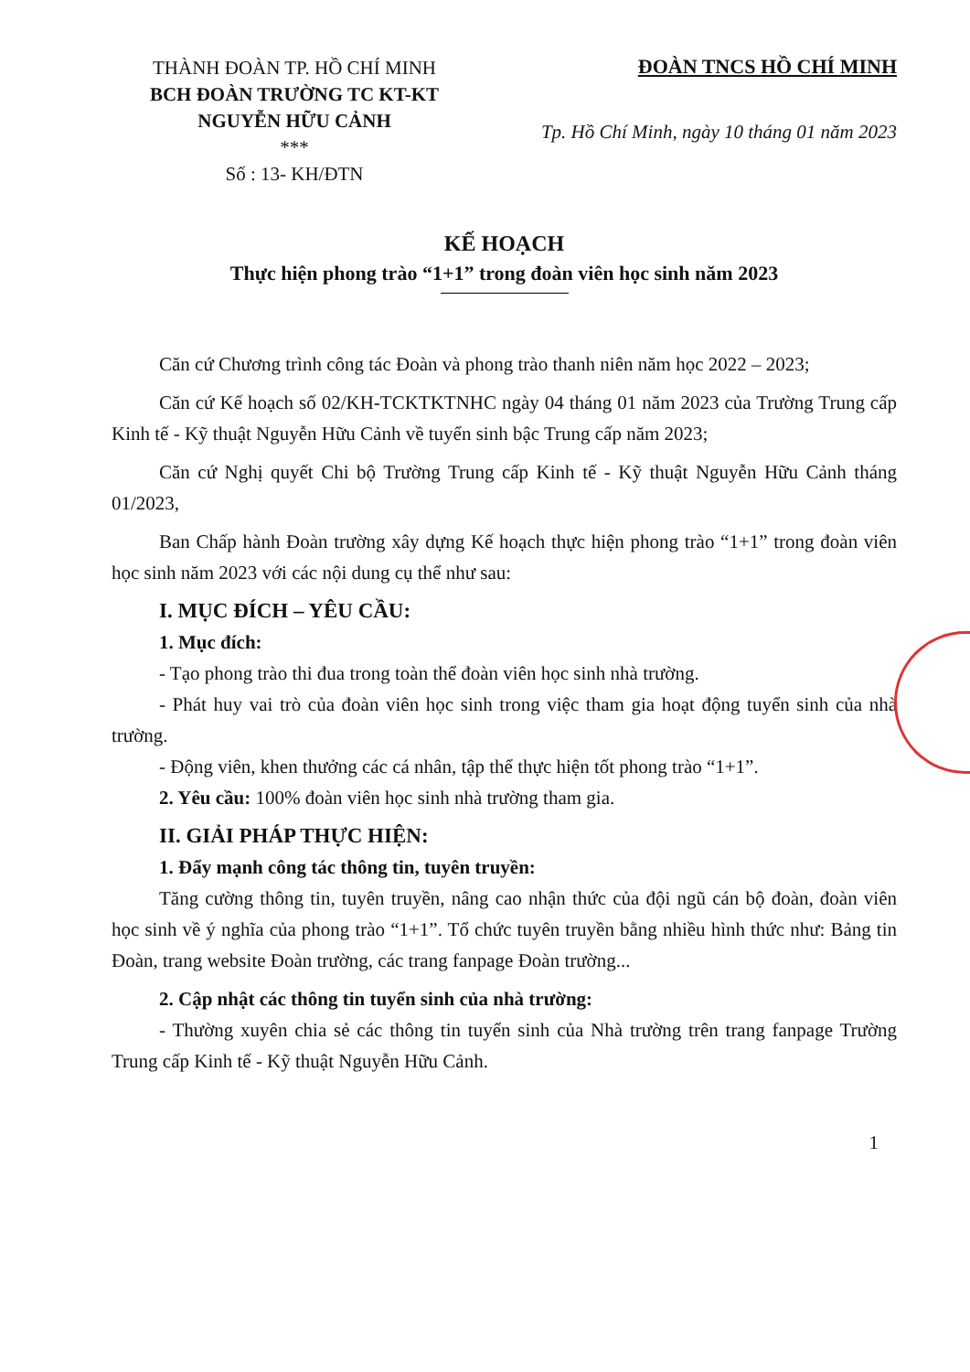THÀNH ĐOÀN TP. HỒ CHÍ MINH
BCH ĐOÀN TRƯỜNG TC KT-KT
NGUYỄN HỮU CẢNH
***
Số : 13- KH/ĐTN
ĐOÀN TNCS HỒ CHÍ MINH
Tp. Hồ Chí Minh, ngày 10 tháng 01 năm 2023
KẾ HOẠCH
Thực hiện phong trào “1+1” trong đoàn viên học sinh năm 2023
Căn cứ Chương trình công tác Đoàn và phong trào thanh niên năm học 2022 – 2023;
Căn cứ Kế hoạch số 02/KH-TCKTKTNHC ngày 04 tháng 01 năm 2023 của Trường Trung cấp Kinh tế - Kỹ thuật Nguyễn Hữu Cảnh về tuyển sinh bậc Trung cấp năm 2023;
Căn cứ Nghị quyết Chi bộ Trường Trung cấp Kinh tế - Kỹ thuật Nguyễn Hữu Cảnh tháng 01/2023,
Ban Chấp hành Đoàn trường xây dựng Kế hoạch thực hiện phong trào “1+1” trong đoàn viên học sinh năm 2023 với các nội dung cụ thể như sau:
I. MỤC ĐÍCH – YÊU CẦU:
1. Mục đích:
- Tạo phong trào thi đua trong toàn thể đoàn viên học sinh nhà trường.
- Phát huy vai trò của đoàn viên học sinh trong việc tham gia hoạt động tuyển sinh của nhà trường.
- Động viên, khen thưởng các cá nhân, tập thể thực hiện tốt phong trào “1+1”.
2. Yêu cầu: 100% đoàn viên học sinh nhà trường tham gia.
II. GIẢI PHÁP THỰC HIỆN:
1. Đẩy mạnh công tác thông tin, tuyên truyền:
Tăng cường thông tin, tuyên truyền, nâng cao nhận thức của đội ngũ cán bộ đoàn, đoàn viên học sinh về ý nghĩa của phong trào “1+1”. Tổ chức tuyên truyền bằng nhiều hình thức như: Bảng tin Đoàn, trang website Đoàn trường, các trang fanpage Đoàn trường...
2. Cập nhật các thông tin tuyển sinh của nhà trường:
- Thường xuyên chia sẻ các thông tin tuyển sinh của Nhà trường trên trang fanpage Trường Trung cấp Kinh tế - Kỹ thuật Nguyễn Hữu Cảnh.
1